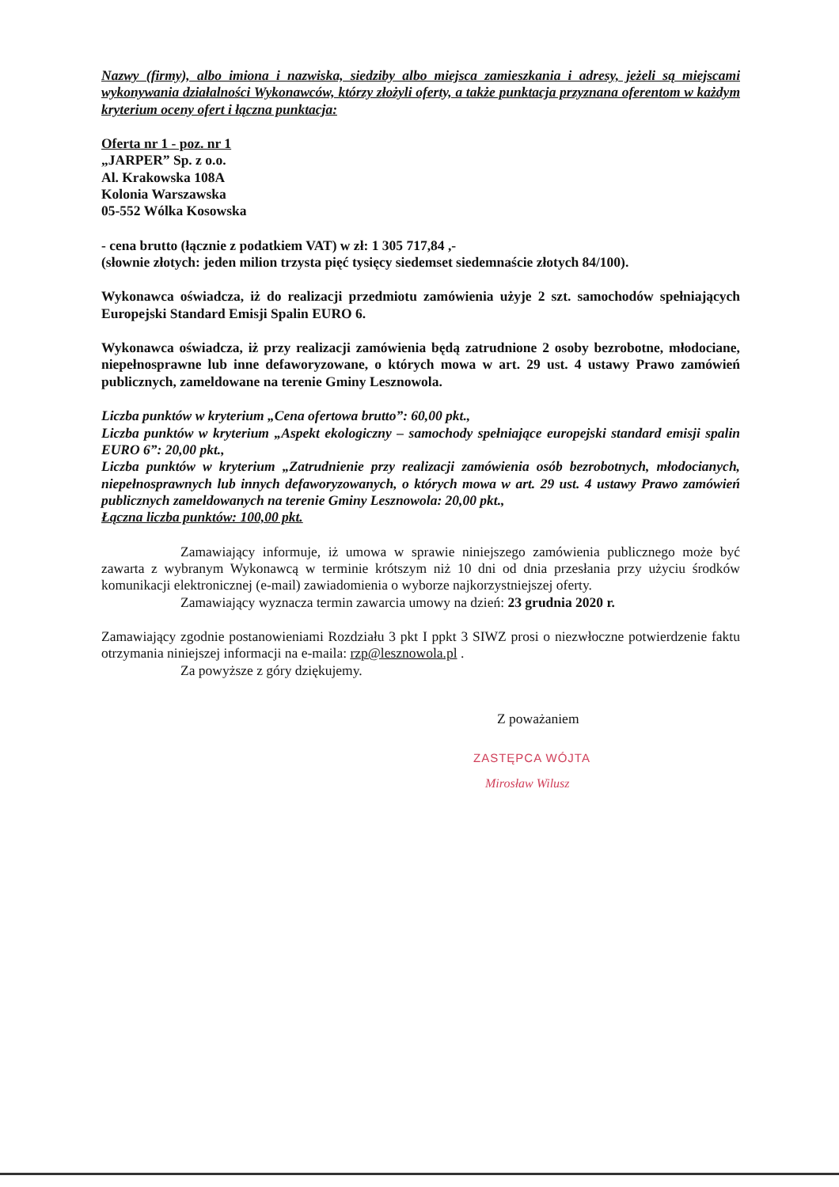Nazwy (firmy), albo imiona i nazwiska, siedziby albo miejsca zamieszkania i adresy, jeżeli są miejscami wykonywania działalności Wykonawców, którzy złożyli oferty, a także punktacja przyznana oferentom w każdym kryterium oceny ofert i łączna punktacja:
Oferta nr 1 - poz. nr 1
„JARPER” Sp. z o.o.
Al. Krakowska 108A
Kolonia Warszawska
05-552 Wólka Kosowska
- cena brutto (łącznie z podatkiem VAT) w zł: 1 305 717,84 ,-
(słownie złotych: jeden milion trzysta pięć tysięcy siedemset siedemnaście złotych 84/100).
Wykonawca oświadcza, iż do realizacji przedmiotu zamówienia użyje 2 szt. samochodów spełniających Europejski Standard Emisji Spalin EURO 6.
Wykonawca oświadcza, iż przy realizacji zamówienia będą zatrudnione 2 osoby bezrobotne, młodociane, niepełnosprawne lub inne defaworyzowane, o których mowa w art. 29 ust. 4 ustawy Prawo zamówień publicznych, zameldowane na terenie Gminy Lesznowola.
Liczba punktów w kryterium „Cena ofertowa brutto”: 60,00 pkt.,
Liczba punktów w kryterium „Aspekt ekologiczny – samochody spełniające europejski standard emisji spalin EURO 6”: 20,00 pkt.,
Liczba punktów w kryterium „Zatrudnienie przy realizacji zamówienia osób bezrobotnych, młodocianych, niepełnosprawnych lub innych defaworyzowanych, o których mowa w art. 29 ust. 4 ustawy Prawo zamówień publicznych zameldowanych na terenie Gminy Lesznowola: 20,00 pkt.,
Łączna liczba punktów: 100,00 pkt.
Zamawiający informuje, iż umowa w sprawie niniejszego zamówienia publicznego może być zawarta z wybranym Wykonawcą w terminie krótszym niż 10 dni od dnia przesłania przy użyciu środków komunikacji elektronicznej (e-mail) zawiadomienia o wyborze najkorzystniejszej oferty.
Zamawiający wyznacza termin zawarcia umowy na dzień: 23 grudnia 2020 r.
Zamawiający zgodnie postanowieniami Rozdziału 3 pkt I ppkt 3 SIWZ prosi o niezwłoczne potwierdzenie faktu otrzymania niniejszej informacji na e-maila: rzp@lesznowola.pl .
Za powyższe z góry dziękujemy.
Z poważaniem
ZASTĘPCA WÓJTA
Mirosław Wilusz